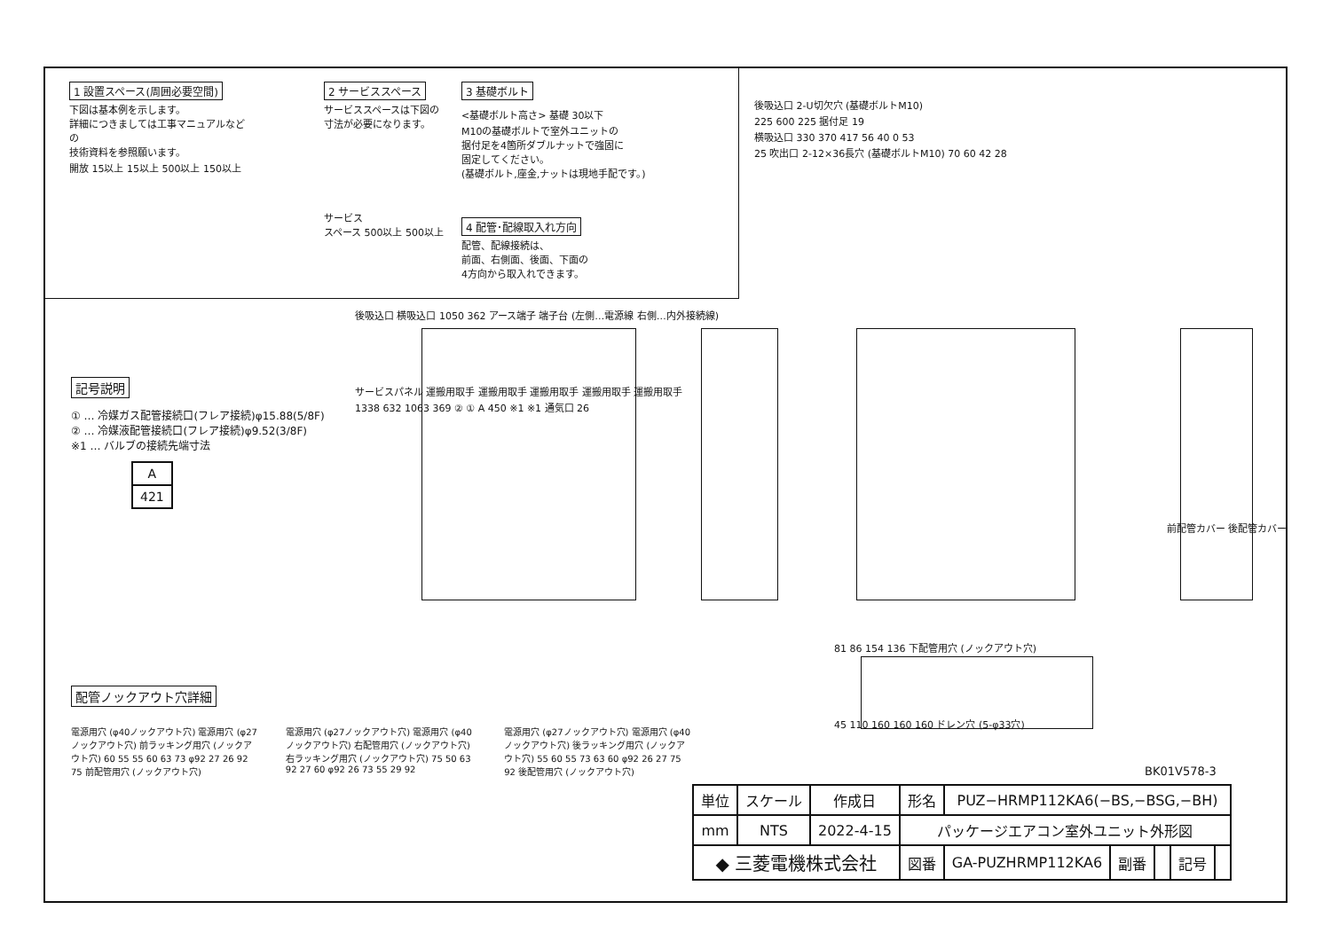1 設置スペース(周囲必要空間)
下図は基本例を示します。
詳細につきましては工事マニュアルなどの
技術資料を参照願います。
開放 15以上 15以上 500以上 150以上
2 サービススペース
サービススペースは下図の
寸法が必要になります。
サービス
スペース 500以上 500以上
3 基礎ボルト
<基礎ボルト高さ> 基礎 30以下
M10の基礎ボルトで室外ユニットの
据付足を4箇所ダブルナットで強固に
固定してください。
(基礎ボルト,座金,ナットは現地手配です。)
4 配管･配線取入れ方向
配管、配線接続は、
前面、右側面、後面、下面の
4方向から取入れできます。
後吸込口 2-U切欠穴 (基礎ボルトM10)
225 600 225 据付足 19
横吸込口 330 370 417 56 40 0 53
25 吹出口 2-12×36長穴 (基礎ボルトM10) 70 60 42 28
記号説明
① … 冷媒ガス配管接続口(フレア接続)φ15.88(5/8F)
② … 冷媒液配管接続口(フレア接続)φ9.52(3/8F)
※1 … バルブの接続先端寸法
| A |
| 421 |
後吸込口 横吸込口 1050 362 アース端子 端子台 (左側…電源線 右側…内外接続線)
サービスパネル 運搬用取手 運搬用取手 運搬用取手 運搬用取手 運搬用取手
1338 632 1063 369 ② ① A 450 ※1 ※1 通気口 26
前配管カバー 後配管カバー
81 86 154 136 下配管用穴 (ノックアウト穴)
45 110 160 160 160 ドレン穴 (5-φ33穴)
配管ノックアウト穴詳細
電源用穴 (φ40ノックアウト穴) 電源用穴 (φ27ノックアウト穴) 前ラッキング用穴 (ノックアウト穴) 60 55 55 60 63 73 φ92 27 26 92 75 前配管用穴 (ノックアウト穴)
電源用穴 (φ27ノックアウト穴) 電源用穴 (φ40ノックアウト穴) 右配管用穴 (ノックアウト穴) 右ラッキング用穴 (ノックアウト穴) 75 50 63 92 27 60 φ92 26 73 55 29 92
電源用穴 (φ27ノックアウト穴) 電源用穴 (φ40ノックアウト穴) 後ラッキング用穴 (ノックアウト穴) 55 60 55 73 63 60 φ92 26 27 75 92 後配管用穴 (ノックアウト穴)
BK01V578-3
| 単位 | スケール | 作成日 | 形名 | PUZ−HRMP112KA6(−BS,−BSG,−BH) | | | | |
| mm | NTS | 2022-4-15 | パッケージエアコン室外ユニット外形図 | | | | | |
| ◆ 三菱電機株式会社 | | | 図番 | GA-PUZHRMP112KA6 | 副番 | | 記号 | |